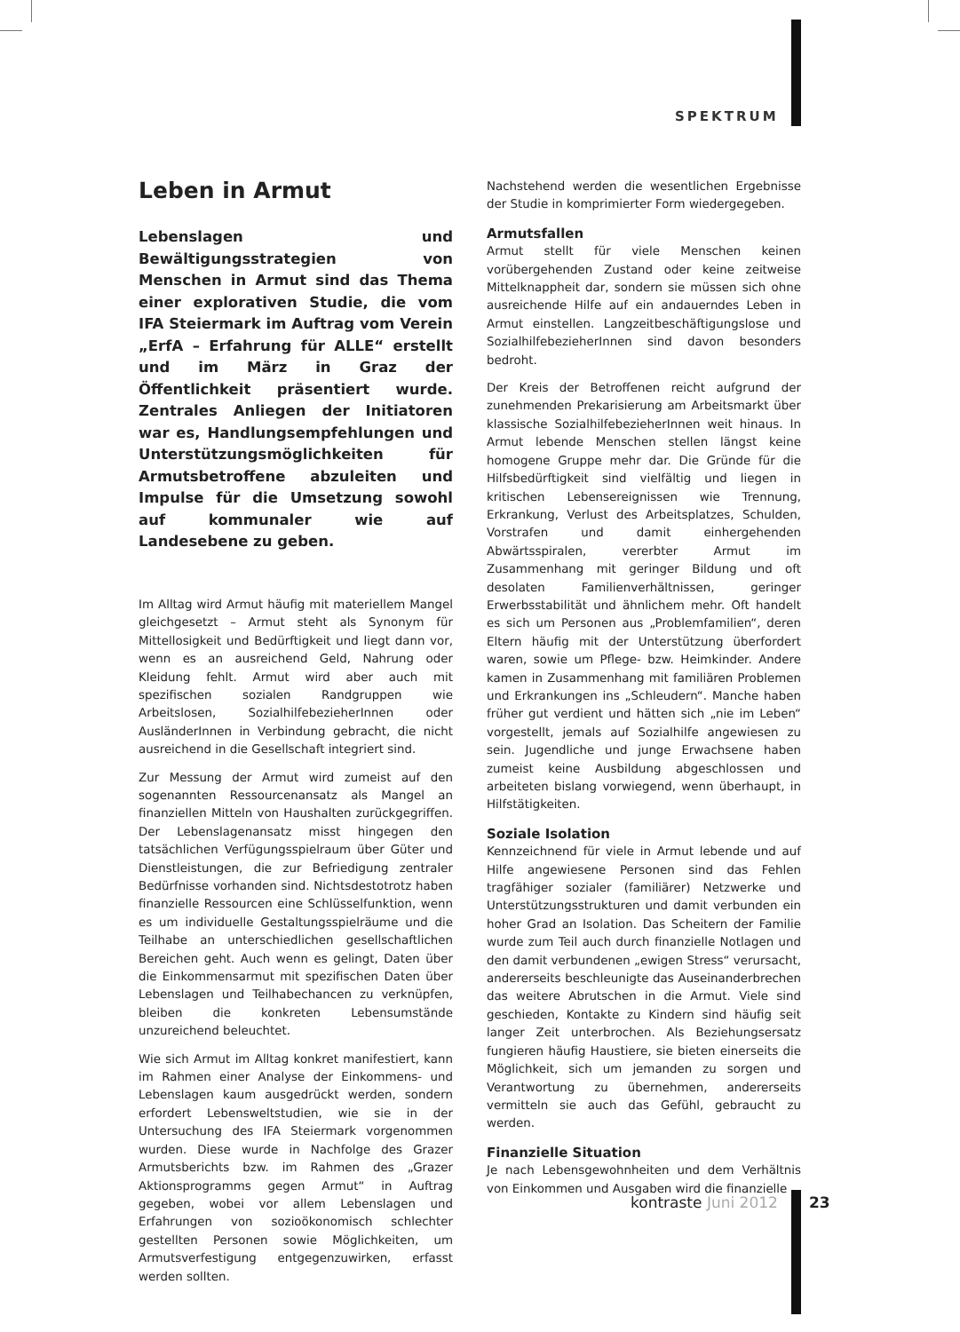SPEKTRUM
Leben in Armut
Lebenslagen und Bewältigungsstrategien von Menschen in Armut sind das Thema einer explorativen Studie, die vom IFA Steiermark im Auftrag vom Verein „ErfA – Erfahrung für ALLE“ erstellt und im März in Graz der Öffentlichkeit präsentiert wurde. Zentrales Anliegen der Initiatoren war es, Handlungsempfehlungen und Unterstützungsmöglichkeiten für Armutsbetroffene abzuleiten und Impulse für die Umsetzung sowohl auf kommunaler wie auf Landesebene zu geben.
Im Alltag wird Armut häufig mit materiellem Mangel gleichgesetzt – Armut steht als Synonym für Mittellosigkeit und Bedürftigkeit und liegt dann vor, wenn es an ausreichend Geld, Nahrung oder Kleidung fehlt. Armut wird aber auch mit spezifischen sozialen Randgruppen wie Arbeitslosen, SozialhilfebezieherInnen oder AusländerInnen in Verbindung gebracht, die nicht ausreichend in die Gesellschaft integriert sind.
Zur Messung der Armut wird zumeist auf den sogenannten Ressourcenansatz als Mangel an finanziellen Mitteln von Haushalten zurückgegriffen. Der Lebenslagenansatz misst hingegen den tatsächlichen Verfügungsspielraum über Güter und Dienstleistungen, die zur Befriedigung zentraler Bedürfnisse vorhanden sind. Nichtsdestotrotz haben finanzielle Ressourcen eine Schlüsselfunktion, wenn es um individuelle Gestaltungsspielräume und die Teilhabe an unterschiedlichen gesellschaftlichen Bereichen geht. Auch wenn es gelingt, Daten über die Einkommensarmut mit spezifischen Daten über Lebenslagen und Teilhabechancen zu verknüpfen, bleiben die konkreten Lebensumstände unzureichend beleuchtet.
Wie sich Armut im Alltag konkret manifestiert, kann im Rahmen einer Analyse der Einkommens- und Lebenslagen kaum ausgedrückt werden, sondern erfordert Lebensweltstudien, wie sie in der Untersuchung des IFA Steiermark vorgenommen wurden. Diese wurde in Nachfolge des Grazer Armutsberichts bzw. im Rahmen des „Grazer Aktionsprogramms gegen Armut“ in Auftrag gegeben, wobei vor allem Lebenslagen und Erfahrungen von sozioökonomisch schlechter gestellten Personen sowie Möglichkeiten, um Armutsverfestigung entgegenzuwirken, erfasst werden sollten.
Nachstehend werden die wesentlichen Ergebnisse der Studie in komprimierter Form wiedergegeben.
Armutsfallen
Armut stellt für viele Menschen keinen vorübergehenden Zustand oder keine zeitweise Mittelknappheit dar, sondern sie müssen sich ohne ausreichende Hilfe auf ein andauerndes Leben in Armut einstellen. Langzeitbeschäftigungslose und SozialhilfebezieherInnen sind davon besonders bedroht.
Der Kreis der Betroffenen reicht aufgrund der zunehmenden Prekarisierung am Arbeitsmarkt über klassische SozialhilfebezieherInnen weit hinaus. In Armut lebende Menschen stellen längst keine homogene Gruppe mehr dar. Die Gründe für die Hilfsbedürftigkeit sind vielfältig und liegen in kritischen Lebensereignissen wie Trennung, Erkrankung, Verlust des Arbeitsplatzes, Schulden, Vorstrafen und damit einhergehenden Abwärtsspiralen, vererbter Armut im Zusammenhang mit geringer Bildung und oft desolaten Familienverhältnissen, geringer Erwerbsstabilität und ähnlichem mehr. Oft handelt es sich um Personen aus „Problemfamilien“, deren Eltern häufig mit der Unterstützung überfordert waren, sowie um Pflege- bzw. Heimkinder. Andere kamen in Zusammenhang mit familiären Problemen und Erkrankungen ins „Schleudern“. Manche haben früher gut verdient und hätten sich „nie im Leben“ vorgestellt, jemals auf Sozialhilfe angewiesen zu sein. Jugendliche und junge Erwachsene haben zumeist keine Ausbildung abgeschlossen und arbeiteten bislang vorwiegend, wenn überhaupt, in Hilfstätigkeiten.
Soziale Isolation
Kennzeichnend für viele in Armut lebende und auf Hilfe angewiesene Personen sind das Fehlen tragfähiger sozialer (familiärer) Netzwerke und Unterstützungsstrukturen und damit verbunden ein hoher Grad an Isolation. Das Scheitern der Familie wurde zum Teil auch durch finanzielle Notlagen und den damit verbundenen „ewigen Stress“ verursacht, andererseits beschleunigte das Auseinanderbrechen das weitere Abrutschen in die Armut. Viele sind geschieden, Kontakte zu Kindern sind häufig seit langer Zeit unterbrochen. Als Beziehungsersatz fungieren häufig Haustiere, sie bieten einerseits die Möglichkeit, sich um jemanden zu sorgen und Verantwortung zu übernehmen, andererseits vermitteln sie auch das Gefühl, gebraucht zu werden.
Finanzielle Situation
Je nach Lebensgewohnheiten und dem Verhältnis von Einkommen und Ausgaben wird die finanzielle
kontraste Juni 2012 23